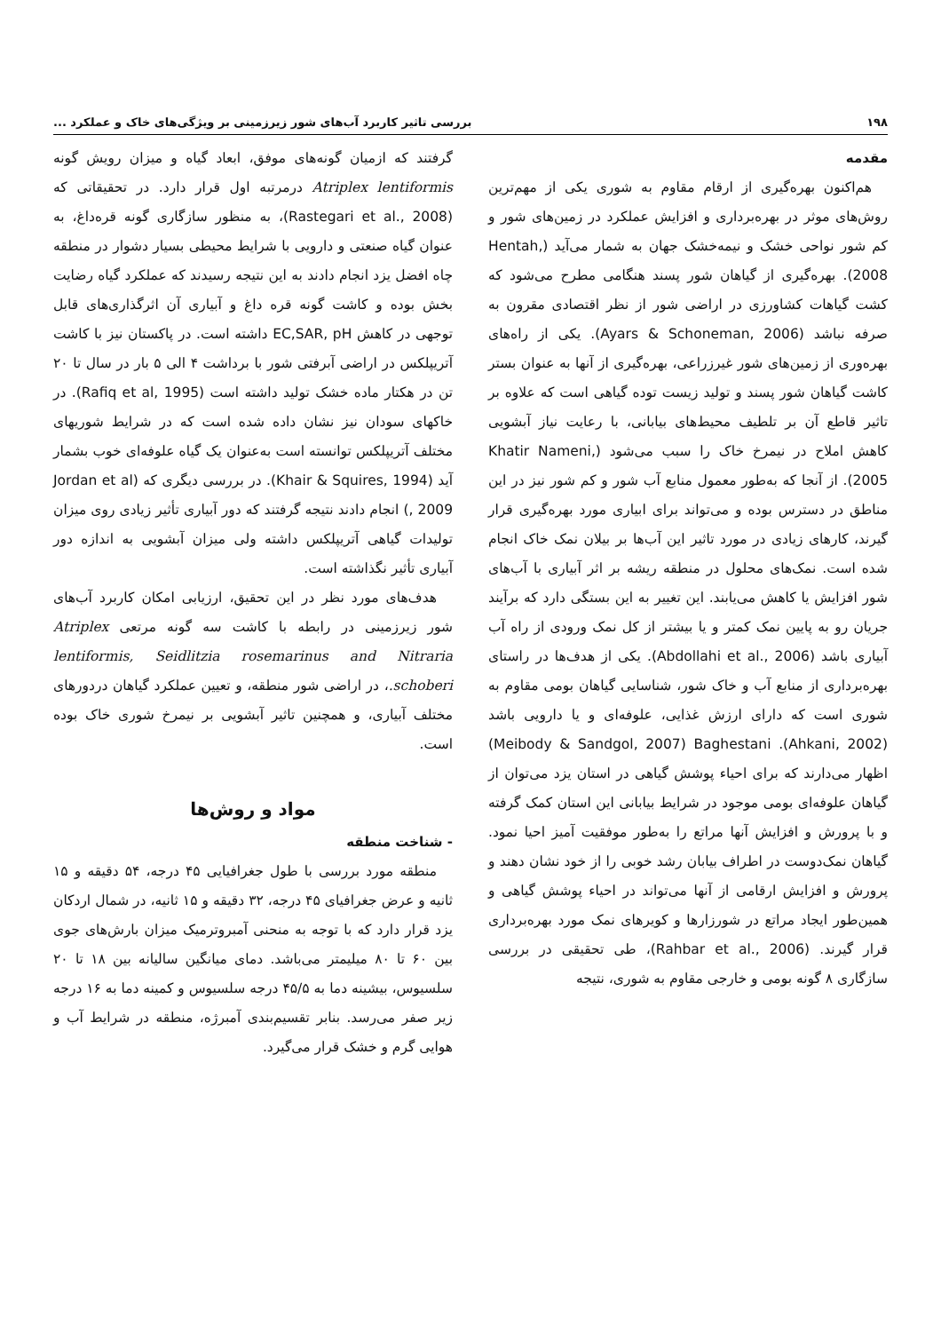۱۹۸ بررسی تاثیر کاربرد آب‌های شور زیرزمینی بر ویژگی‌های خاک و عملکرد ...
مقدمه
هم‌اکنون بهره‌گیری از ارقام مقاوم به شوری یکی از مهم‌ترین روش‌های موثر در بهره‌برداری و افزایش عملکرد در زمین‌های شور و کم شور نواحی خشک و نیمه‌خشک جهان به شمار می‌آید (Hentah, 2008). بهره‌گیری از گیاهان شور پسند هنگامی مطرح می‌شود که کشت گیاهات کشاورزی در اراضی شور از نظر اقتصادی مقرون به صرفه نباشد (Ayars & Schoneman, 2006). یکی از راه‌های بهره‌وری از زمین‌های شور غیرزراعی، بهره‌گیری از آنها به عنوان بستر کاشت گیاهان شور پسند و تولید زیست توده گیاهی است که علاوه بر تاثیر قاطع آن بر تلطیف محیط‌های بیابانی، با رعایت نیاز آبشویی کاهش املاح در نیمرخ خاک را سبب می‌شود (Khatir Nameni, 2005). از آنجا که به‌طور معمول منابع آب شور و کم شور نیز در این مناطق در دسترس بوده و می‌تواند برای ابیاری مورد بهره‌گیری قرار گیرند، کارهای زیادی در مورد تاثیر این آب‌ها بر بیلان نمک خاک انجام شده است. نمک‌های محلول در منطقه ریشه بر اثر آبیاری با آب‌های شور افزایش یا کاهش می‌یابند. این تغییر به این بستگی دارد که برآیند جریان رو به پایین نمک کمتر و یا بیشتر از کل نمک ورودی از راه آب آبیاری باشد (Abdollahi et al., 2006). یکی از هدف‌ها در راستای بهره‌برداری از منابع آب و خاک شور، شناسایی گیاهان بومی مقاوم به شوری است که دارای ارزش غذایی، علوفه‌ای و یا دارویی باشد (Ahkani, 2002). Meibody & Sandgol, 2007) Baghestani) اظهار می‌دارند که برای احیاء پوشش گیاهی در استان یزد می‌توان از گیاهان علوفه‌ای بومی موجود در شرایط بیابانی این استان کمک گرفته و با پرورش و افزایش آنها مراتع را به‌طور موفقیت آمیز احیا نمود. گیاهان نمک‌دوست در اطراف بیابان رشد خوبی را از خود نشان دهند و پرورش و افزایش ارقامی از آنها می‌تواند در احیاء پوشش گیاهی و همین‌طور ایجاد مراتع در شورزارها و کویرهای نمک مورد بهره‌برداری قرار گیرند. (Rahbar et al., 2006)، طی تحقیقی در بررسی سازگاری ۸ گونه بومی و خارجی مقاوم به شوری، نتیجه
گرفتند که ازمیان گونه‌های موفق، ابعاد گیاه و میزان رویش گونه Atriplex lentiformis درمرتبه اول قرار دارد. در تحقیقاتی که (Rastegari et al., 2008)، به منظور سازگاری گونه قره‌داغ، به عنوان گیاه صنعتی و دارویی با شرایط محیطی بسیار دشوار در منطقه چاه افضل یزد انجام دادند به این نتیجه رسیدند که عملکرد گیاه رضایت بخش بوده و کاشت گونه قره داغ و آبیاری آن اثرگذاری‌های قابل توجهی در کاهش EC,SAR, pH داشته است. در پاکستان نیز با کاشت آتریپلکس در اراضی آبرفتی شور با برداشت ۴ الی ۵ بار در سال تا ۲۰ تن در هکتار ماده خشک تولید داشته است (Rafiq et al, 1995). در خاکهای سودان نیز نشان داده شده است که در شرایط شوریهای مختلف آتریپلکس توانسته است به‌عنوان یک گیاه علوفه‌ای خوب بشمار آید (Khair & Squires, 1994). در بررسی دیگری که (Jordan et al , 2009) انجام دادند نتیجه گرفتند که دور آبیاری تأثیر زیادی روی میزان تولیدات گیاهی آتریپلکس داشته ولی میزان آبشویی به اندازه دور آبیاری تأثیر نگذاشته است.
هدف‌های مورد نظر در این تحقیق، ارزیابی امکان کاربرد آب‌های شور زیرزمینی در رابطه با کاشت سه گونه مرتعی Atriplex lentiformis, Seidlitzia rosemarinus and Nitraria schoberi.، در اراضی شور منطقه، و تعیین عملکرد گیاهان دردورهای مختلف آبیاری، و همچنین تاثیر آبشویی بر نیمرخ شوری خاک بوده است.
مواد و روش‌ها
- شناخت منطقه
منطقه مورد بررسی با طول جغرافیایی ۴۵ درجه، ۵۴ دقیقه و ۱۵ ثانیه و عرض جغرافیای ۴۵ درجه، ۳۲ دقیقه و ۱۵ ثانیه، در شمال اردکان یزد قرار دارد که با توجه به منحنی آمبروترمیک میزان بارش‌های جوی بین ۶۰ تا ۸۰ میلیمتر می‌باشد. دمای میانگین سالیانه بین ۱۸ تا ۲۰ سلسیوس، بیشینه دما به ۴۵/۵ درجه سلسیوس و کمینه دما به ۱۶ درجه زیر صفر می‌رسد. بنابر تقسیم‌بندی آمبرژه، منطقه در شرایط آب و هوایی گرم و خشک قرار می‌گیرد.